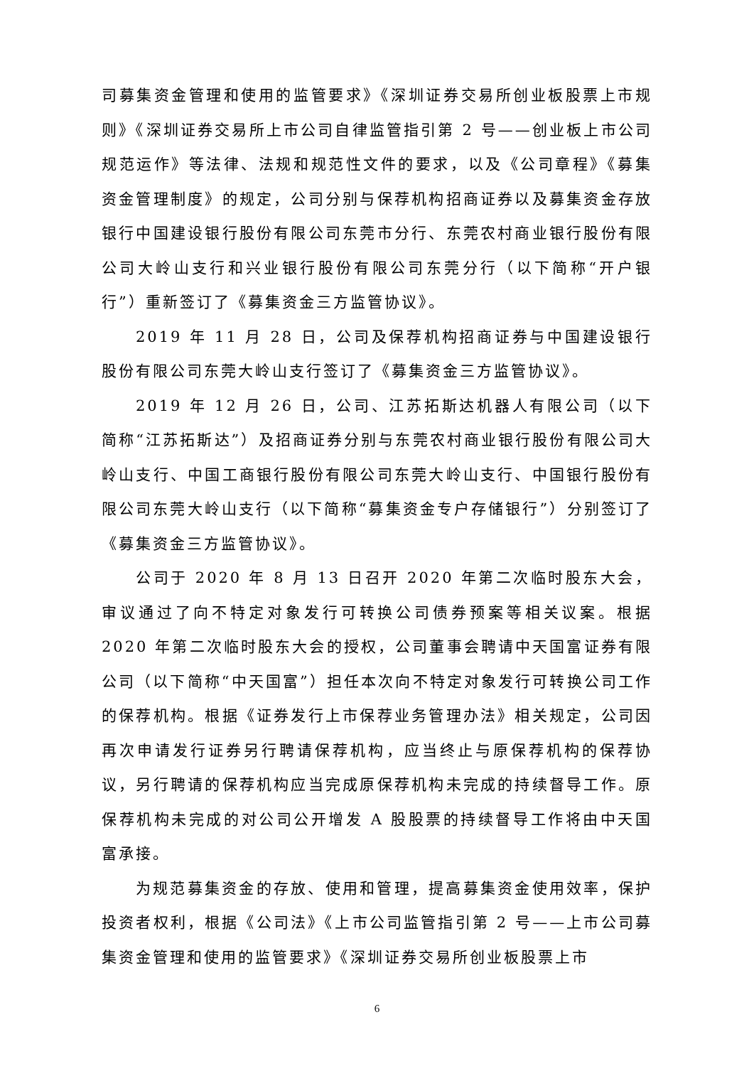司募集资金管理和使用的监管要求》《深圳证券交易所创业板股票上市规则》《深圳证券交易所上市公司自律监管指引第 2 号——创业板上市公司规范运作》等法律、法规和规范性文件的要求，以及《公司章程》《募集资金管理制度》的规定，公司分别与保荐机构招商证券以及募集资金存放银行中国建设银行股份有限公司东莞市分行、东莞农村商业银行股份有限公司大岭山支行和兴业银行股份有限公司东莞分行（以下简称“开户银行”）重新签订了《募集资金三方监管协议》。
2019 年 11 月 28 日，公司及保荐机构招商证券与中国建设银行股份有限公司东莞大岭山支行签订了《募集资金三方监管协议》。
2019 年 12 月 26 日，公司、江苏拓斯达机器人有限公司（以下简称“江苏拓斯达”）及招商证券分别与东莞农村商业银行股份有限公司大岭山支行、中国工商银行股份有限公司东莞大岭山支行、中国银行股份有限公司东莞大岭山支行（以下简称“募集资金专户存储银行”）分别签订了《募集资金三方监管协议》。
公司于 2020 年 8 月 13 日召开 2020 年第二次临时股东大会，审议通过了向不特定对象发行可转换公司债券预案等相关议案。根据 2020 年第二次临时股东大会的授权，公司董事会聘请中天国富证券有限公司（以下简称“中天国富”）担任本次向不特定对象发行可转换公司工作的保荐机构。根据《证券发行上市保荐业务管理办法》相关规定，公司因再次申请发行证券另行聘请保荐机构，应当终止与原保荐机构的保荐协议，另行聘请的保荐机构应当完成原保荐机构未完成的持续督导工作。原保荐机构未完成的对公司公开增发 A 股股票的持续督导工作将由中天国富承接。
为规范募集资金的存放、使用和管理，提高募集资金使用效率，保护投资者权利，根据《公司法》《上市公司监管指引第 2 号——上市公司募集资金管理和使用的监管要求》《深圳证券交易所创业板股票上市
6